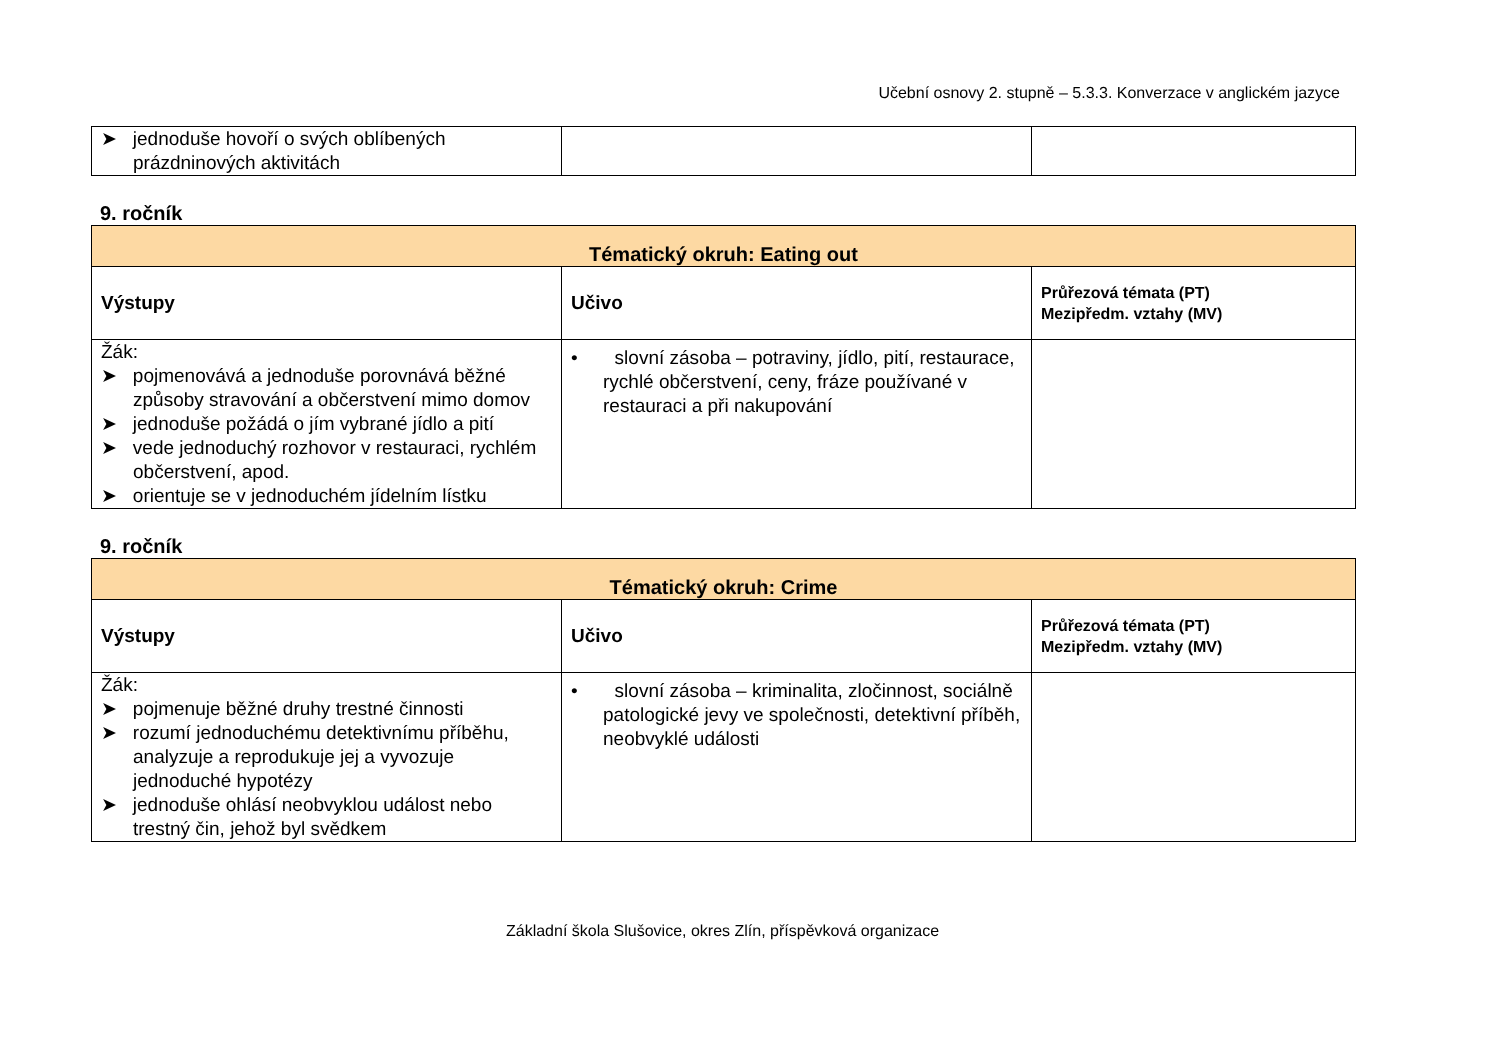Učební osnovy 2. stupně – 5.3.3. Konverzace v anglickém jazyce
| ➤ jednoduše hovoří o svých oblíbených prázdninových aktivitách | | |
9. ročník
| Tématický okruh: Eating out | | |
| Výstupy | Učivo | Průřezová témata (PT) Mezipředm. vztahy (MV) |
| Žák: ➤ pojmenovává a jednoduše porovnává běžné způsoby stravování a občerstvení mimo domov ➤ jednoduše požádá o jím vybrané jídlo a pití ➤ vede jednoduchý rozhovor v restauraci, rychlém občerstvení, apod. ➤ orientuje se v jednoduchém jídelním lístku | • slovní zásoba – potraviny, jídlo, pití, restaurace, rychlé občerstvení, ceny, fráze používané v restauraci a při nakupování | |
9. ročník
| Tématický okruh: Crime | | |
| Výstupy | Učivo | Průřezová témata (PT) Mezipředm. vztahy (MV) |
| Žák: ➤ pojmenuje běžné druhy trestné činnosti ➤ rozumí jednoduchému detektivnímu příběhu, analyzuje a reprodukuje jej a vyvozuje jednoduché hypotézy ➤ jednoduše ohlásí neobvyklou událost nebo trestný čin, jehož byl svědkem | • slovní zásoba – kriminalita, zločinnost, sociálně patologické jevy ve společnosti, detektivní příběh, neobvyklé události | |
Základní škola Slušovice, okres Zlín, příspěvková organizace